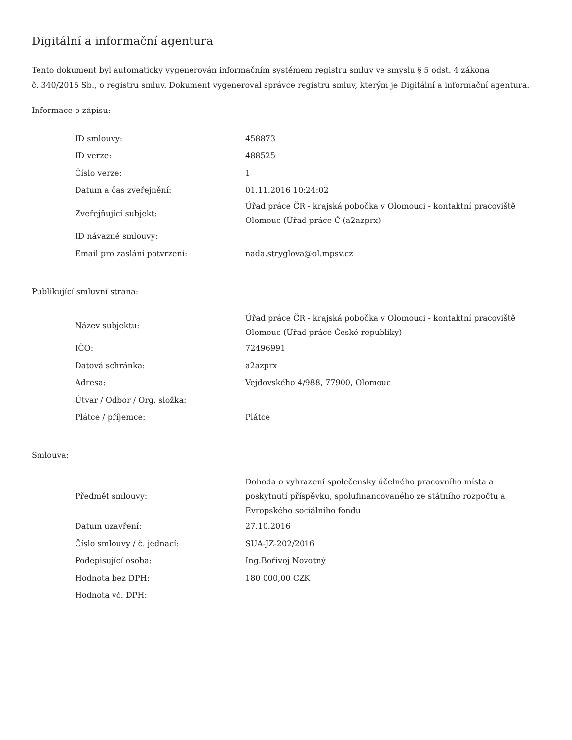Digitální a informační agentura
Tento dokument byl automaticky vygenerován informačním systémem registru smluv ve smyslu § 5 odst. 4 zákona
č. 340/2015 Sb., o registru smluv. Dokument vygeneroval správce registru smluv, kterým je Digitální a informační agentura.
Informace o zápisu:
| ID smlouvy: | 458873 |
| ID verze: | 488525 |
| Číslo verze: | 1 |
| Datum a čas zveřejnění: | 01.11.2016 10:24:02 |
| Zveřejňující subjekt: | Úřad práce ČR - krajská pobočka v Olomouci - kontaktní pracoviště Olomouc (Úřad práce Č (a2azprx) |
| ID návazné smlouvy: | |
| Email pro zaslání potvrzení: | nada.stryglova@ol.mpsv.cz |
Publikující smluvní strana:
| Název subjektu: | Úřad práce ČR - krajská pobočka v Olomouci - kontaktní pracoviště Olomouc (Úřad práce České republiky) |
| IČO: | 72496991 |
| Datová schránka: | a2azprx |
| Adresa: | Vejdovského 4/988, 77900, Olomouc |
| Útvar / Odbor / Org. složka: | |
| Plátce / příjemce: | Plátce |
Smlouva:
| Předmět smlouvy: | Dohoda o vyhrazení společensky účelného pracovního místa a poskytnutí příspěvku, spolufinancovaného ze státního rozpočtu a Evropského sociálního fondu |
| Datum uzavření: | 27.10.2016 |
| Číslo smlouvy / č. jednací: | SUA-JZ-202/2016 |
| Podepisující osoba: | Ing.Bořivoj Novotný |
| Hodnota bez DPH: | 180 000,00 CZK |
| Hodnota vč. DPH: | |